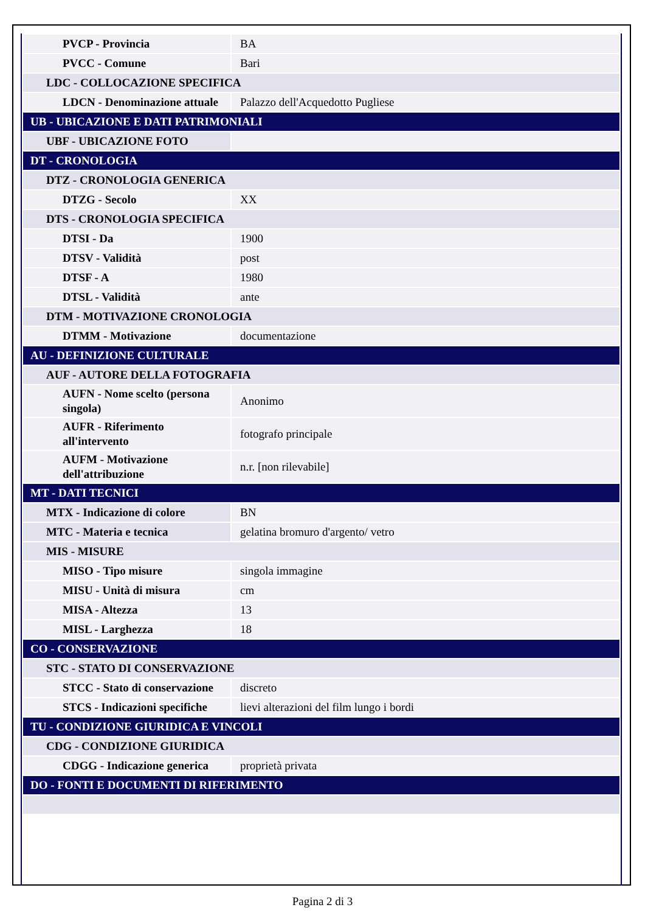| PVCP - Provincia | BA |
| PVCC - Comune | Bari |
| LDC - COLLOCAZIONE SPECIFICA | |
| LDCN - Denominazione attuale | Palazzo dell'Acquedotto Pugliese |
| UB - UBICAZIONE E DATI PATRIMONIALI | |
| UBF - UBICAZIONE FOTO | |
| DT - CRONOLOGIA | |
| DTZ - CRONOLOGIA GENERICA | |
| DTZG - Secolo | XX |
| DTS - CRONOLOGIA SPECIFICA | |
| DTSI - Da | 1900 |
| DTSV - Validità | post |
| DTSF - A | 1980 |
| DTSL - Validità | ante |
| DTM - MOTIVAZIONE CRONOLOGIA | |
| DTMM - Motivazione | documentazione |
| AU - DEFINIZIONE CULTURALE | |
| AUF - AUTORE DELLA FOTOGRAFIA | |
| AUFN - Nome scelto (persona singola) | Anonimo |
| AUFR - Riferimento all'intervento | fotografo principale |
| AUFM - Motivazione dell'attribuzione | n.r. [non rilevabile] |
| MT - DATI TECNICI | |
| MTX - Indicazione di colore | BN |
| MTC - Materia e tecnica | gelatina bromuro d'argento/ vetro |
| MIS - MISURE | |
| MISO - Tipo misure | singola immagine |
| MISU - Unità di misura | cm |
| MISA - Altezza | 13 |
| MISL - Larghezza | 18 |
| CO - CONSERVAZIONE | |
| STC - STATO DI CONSERVAZIONE | |
| STCC - Stato di conservazione | discreto |
| STCS - Indicazioni specifiche | lievi alterazioni del film lungo i bordi |
| TU - CONDIZIONE GIURIDICA E VINCOLI | |
| CDG - CONDIZIONE GIURIDICA | |
| CDGG - Indicazione generica | proprietà privata |
| DO - FONTI E DOCUMENTI DI RIFERIMENTO | |
Pagina 2 di 3